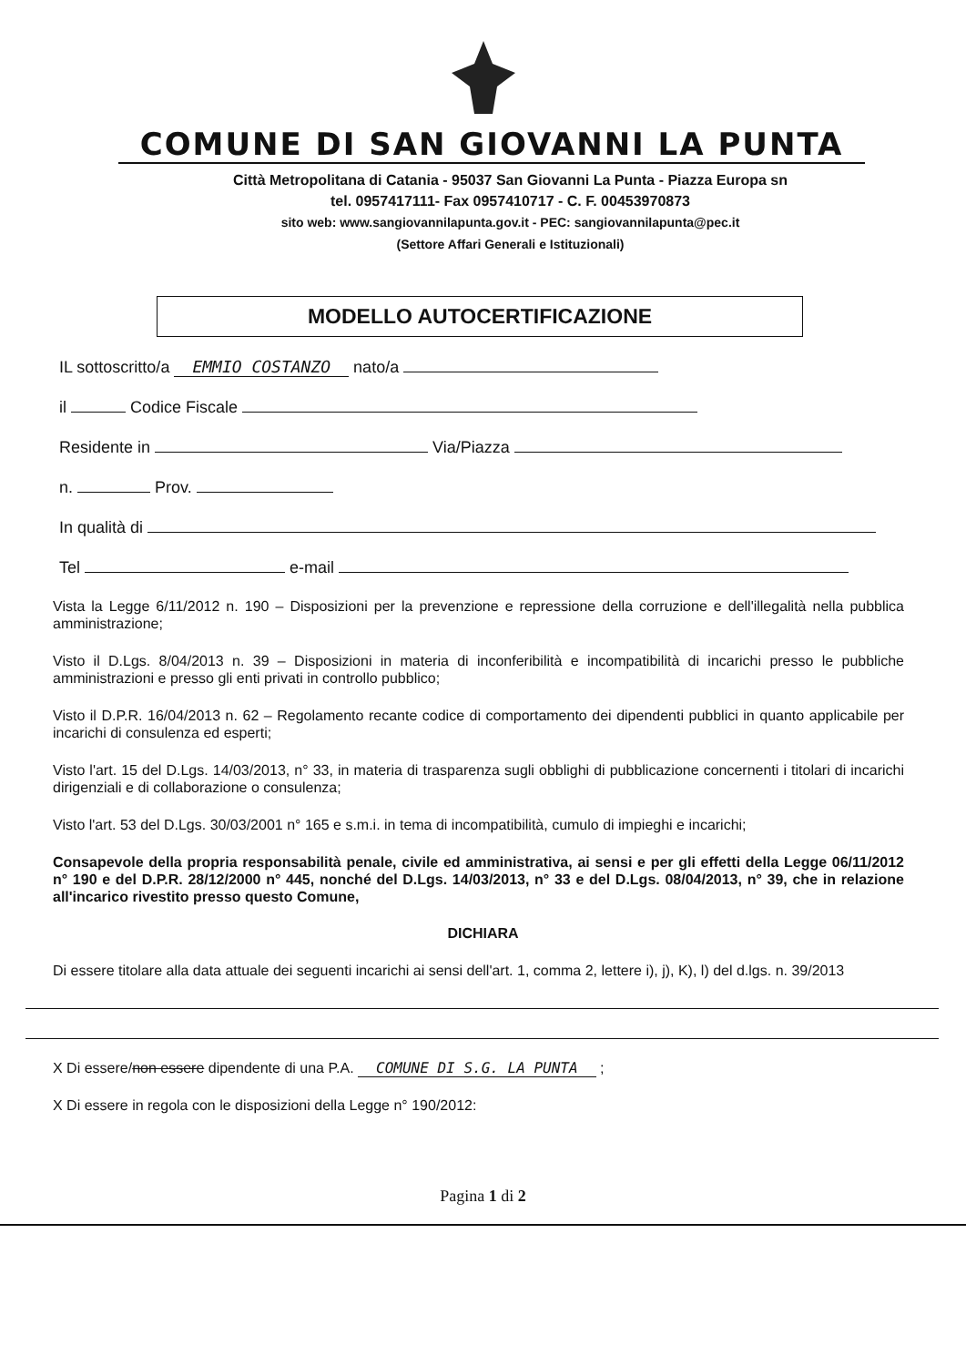COMUNE DI SAN GIOVANNI LA PUNTA
Città Metropolitana di Catania - 95037 San Giovanni La Punta - Piazza Europa sn
tel. 0957417111- Fax 0957410717 - C. F. 00453970873
sito web: www.sangiovannilapunta.gov.it - PEC: sangiovannilapunta@pec.it
(Settore Affari Generali e Istituzionali)
MODELLO AUTOCERTIFICAZIONE
IL sottoscritto/a EMMIO COSTANZO nato/a
il Codice Fiscale
Residente in Via/Piazza
n. Prov.
In qualità di
Tel e-mail
Vista la Legge 6/11/2012 n. 190 – Disposizioni per la prevenzione e repressione della corruzione e dell'illegalità nella pubblica amministrazione;
Visto il D.Lgs. 8/04/2013 n. 39 – Disposizioni in materia di inconferibilità e incompatibilità di incarichi presso le pubbliche amministrazioni e presso gli enti privati in controllo pubblico;
Visto il D.P.R. 16/04/2013 n. 62 – Regolamento recante codice di comportamento dei dipendenti pubblici in quanto applicabile per incarichi di consulenza ed esperti;
Visto l'art. 15 del D.Lgs. 14/03/2013, n° 33, in materia di trasparenza sugli obblighi di pubblicazione concernenti i titolari di incarichi dirigenziali e di collaborazione o consulenza;
Visto l'art. 53 del D.Lgs. 30/03/2001 n° 165 e s.m.i. in tema di incompatibilità, cumulo di impieghi e incarichi;
Consapevole della propria responsabilità penale, civile ed amministrativa, ai sensi e per gli effetti della Legge 06/11/2012 n° 190 e del D.P.R. 28/12/2000 n° 445, nonché del D.Lgs. 14/03/2013, n° 33 e del D.Lgs. 08/04/2013, n° 39, che in relazione all'incarico rivestito presso questo Comune,
DICHIARA
Di essere titolare alla data attuale dei seguenti incarichi ai sensi dell'art. 1, comma 2, lettere i), j), K), l) del d.lgs. n. 39/2013
X Di essere/non essere dipendente di una P.A. COMUNE DI S.G. LA PUNTA ;
X Di essere in regola con le disposizioni della Legge n° 190/2012:
Pagina 1 di 2